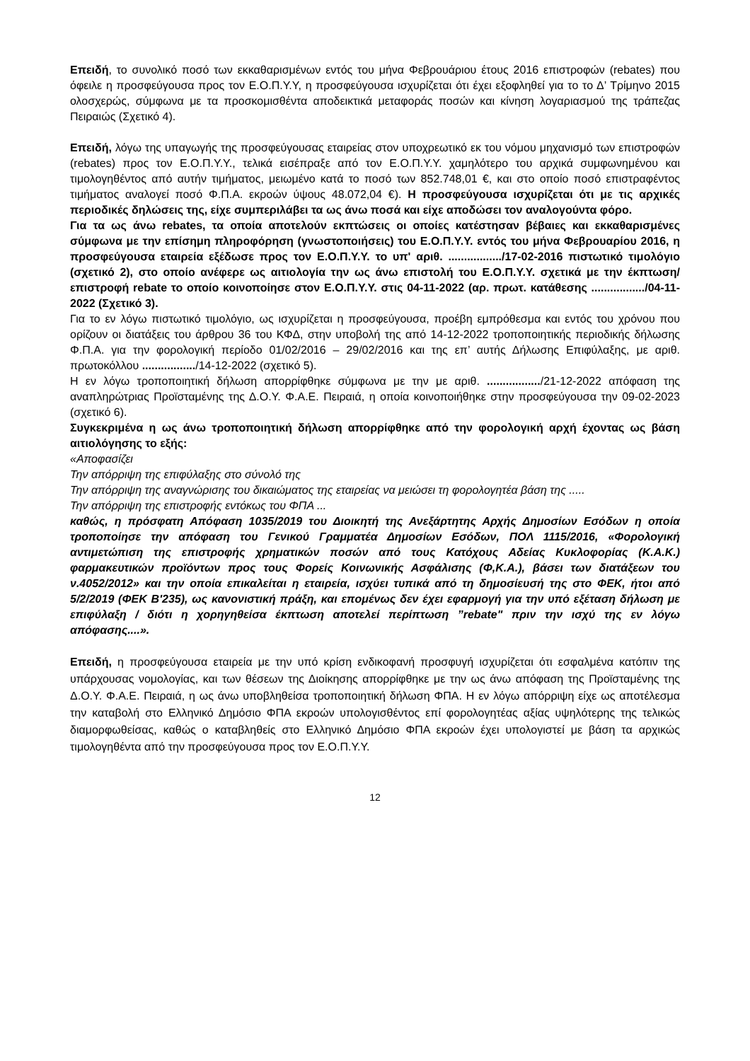Επειδή, το συνολικό ποσό των εκκαθαρισμένων εντός του μήνα Φεβρουάριου έτους 2016 επιστροφών (rebates) που όφειλε η προσφεύγουσα προς τον Ε.Ο.Π.Υ.Υ, η προσφεύγουσα ισχυρίζεται ότι έχει εξοφληθεί για το το Δ’ Τρίμηνο 2015 ολοσχερώς, σύμφωνα με τα προσκομισθέντα αποδεικτικά μεταφοράς ποσών και κίνηση λογαριασμού της τράπεζας Πειραιώς (Σχετικό 4).
Επειδή, λόγω της υπαγωγής της προσφεύγουσας εταιρείας στον υποχρεωτικό εκ του νόμου μηχανισμό των επιστροφών (rebates) προς τον Ε.Ο.Π.Υ.Υ., τελικά εισέπραξε από τον Ε.Ο.Π.Υ.Υ. χαμηλότερο του αρχικά συμφωνημένου και τιμολογηθέντος από αυτήν τιμήματος, μειωμένο κατά το ποσό των 852.748,01 €, και στο οποίο ποσό επιστραφέντος τιμήματος αναλογεί ποσό Φ.Π.Α. εκροών ύψους 48.072,04 €). Η προσφεύγουσα ισχυρίζεται ότι με τις αρχικές περιοδικές δηλώσεις της, είχε συμπεριλάβει τα ως άνω ποσά και είχε αποδώσει τον αναλογούντα φόρο.
Για τα ως άνω rebates, τα οποία αποτελούν εκπτώσεις οι οποίες κατέστησαν βέβαιες και εκκαθαρισμένες σύμφωνα με την επίσημη πληροφόρηση (γνωστοποιήσεις) του Ε.Ο.Π.Υ.Υ. εντός του μήνα Φεβρουαρίου 2016, η προσφεύγουσα εταιρεία εξέδωσε προς τον Ε.Ο.Π.Υ.Υ. το υπ' αριθ. ................./17-02-2016 πιστωτικό τιμολόγιο (σχετικό 2), στο οποίο ανέφερε ως αιτιολογία την ως άνω επιστολή του Ε.Ο.Π.Υ.Υ. σχετικά με την έκπτωση/επιστροφή rebate το οποίο κοινοποίησε στον Ε.Ο.Π.Υ.Υ. στις 04-11-2022 (αρ. πρωτ. κατάθεσης ................./04-11-2022 (Σχετικό 3).
Για το εν λόγω πιστωτικό τιμολόγιο, ως ισχυρίζεται η προσφεύγουσα, προέβη εμπρόθεσμα και εντός του χρόνου που ορίζουν οι διατάξεις του άρθρου 36 του ΚΦΔ, στην υποβολή της από 14-12-2022 τροποποιητικής περιοδικής δήλωσης Φ.Π.Α. για την φορολογική περίοδο 01/02/2016 – 29/02/2016 και της επ’ αυτής Δήλωσης Επιφύλαξης, με αριθ. πρωτοκόλλου ................./14-12-2022 (σχετικό 5).
Η εν λόγω τροποποιητική δήλωση απορρίφθηκε σύμφωνα με την με αριθ. ................./21-12-2022 απόφαση της αναπληρώτριας Προϊσταμένης της Δ.Ο.Υ. Φ.Α.Ε. Πειραιά, η οποία κοινοποιήθηκε στην προσφεύγουσα την 09-02-2023 (σχετικό 6).
Συγκεκριμένα η ως άνω τροποποιητική δήλωση απορρίφθηκε από την φορολογική αρχή έχοντας ως βάση αιτιολόγησης το εξής:
«Αποφασίζει
Την απόρριψη της επιφύλαξης στο σύνολό της
Την απόρριψη της αναγνώρισης του δικαιώματος της εταιρείας να μειώσει τη φορολογητέα βάση της .....
Την απόρριψη της επιστροφής εντόκως του ΦΠΑ ...
καθώς, η πρόσφατη Απόφαση 1035/2019 του Διοικητή της Ανεξάρτητης Αρχής Δημοσίων Εσόδων η οποία τροποποίησε την απόφαση του Γενικού Γραμματέα Δημοσίων Εσόδων, ΠΟΛ 1115/2016, «Φορολογική αντιμετώπιση της επιστροφής χρηματικών ποσών από τους Κατόχους Αδείας Κυκλοφορίας (Κ.Α.Κ.) φαρμακευτικών προϊόντων προς τους Φορείς Κοινωνικής Ασφάλισης (Φ,Κ.Α.), βάσει των διατάξεων του ν.4052/2012» και την οποία επικαλείται η εταιρεία, ισχύει τυπικά από τη δημοσίευσή της στο ΦΕΚ, ήτοι από 5/2/2019 (ΦΕΚ Β'235), ως κανονιστική πράξη, και επομένως δεν έχει εφαρμογή για την υπό εξέταση δήλωση με επιφύλαξη / διότι η χορηγηθείσα έκπτωση αποτελεί περίπτωση ”rebate" πριν την ισχύ της εν λόγω απόφασης....».
Επειδή, η προσφεύγουσα εταιρεία με την υπό κρίση ενδικοφανή προσφυγή ισχυρίζεται ότι εσφαλμένα κατόπιν της υπάρχουσας νομολογίας, και των θέσεων της Διοίκησης απορρίφθηκε με την ως άνω απόφαση της Προϊσταμένης της Δ.Ο.Υ. Φ.Α.Ε. Πειραιά, η ως άνω υποβληθείσα τροποποιητική δήλωση ΦΠΑ. Η εν λόγω απόρριψη είχε ως αποτέλεσμα την καταβολή στο Ελληνικό Δημόσιο ΦΠΑ εκροών υπολογισθέντος επί φορολογητέας αξίας υψηλότερης της τελικώς διαμορφωθείσας, καθώς ο καταβληθείς στο Ελληνικό Δημόσιο ΦΠΑ εκροών έχει υπολογιστεί με βάση τα αρχικώς τιμολογηθέντα από την προσφεύγουσα προς τον Ε.Ο.Π.Υ.Υ.
12